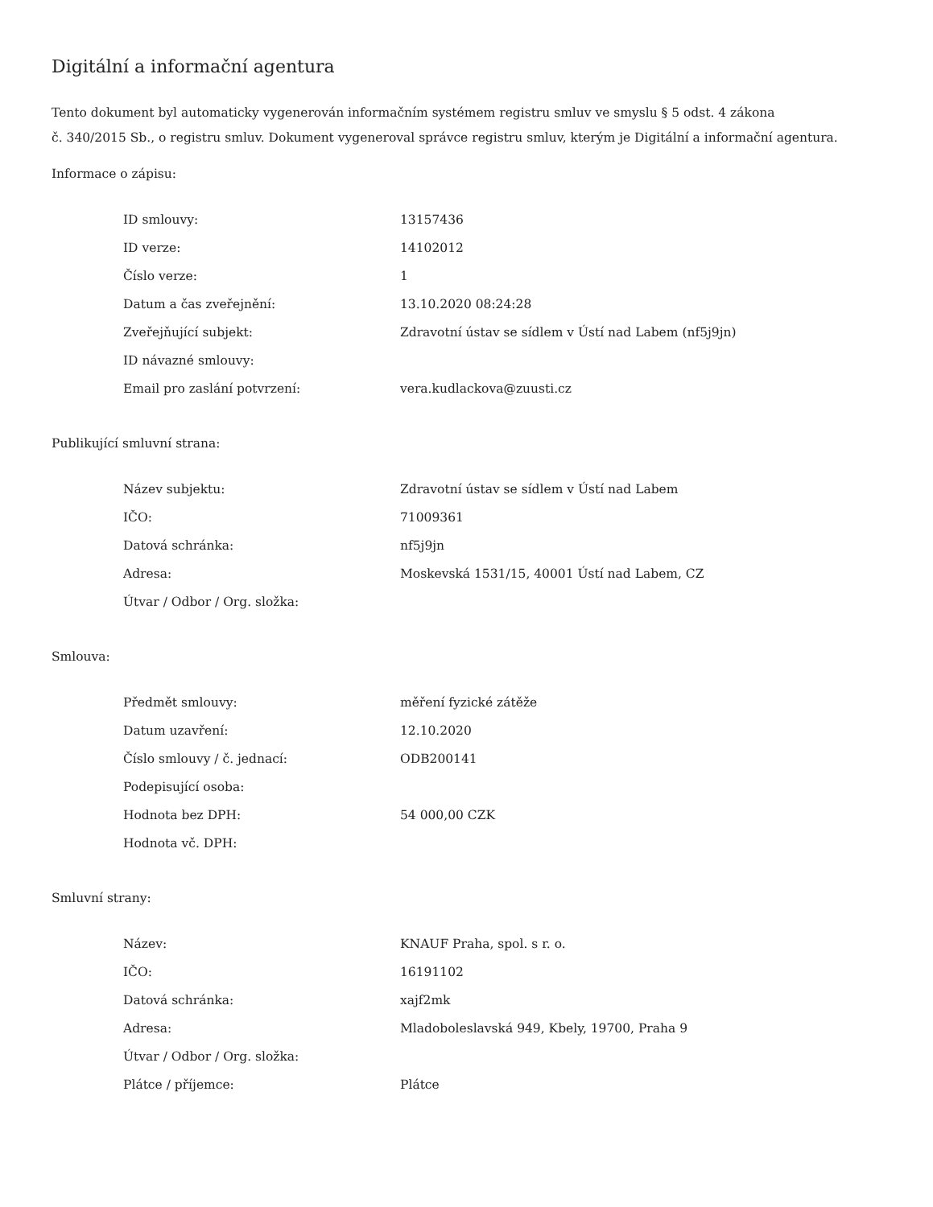Digitální a informační agentura
Tento dokument byl automaticky vygenerován informačním systémem registru smluv ve smyslu § 5 odst. 4 zákona
č. 340/2015 Sb., o registru smluv. Dokument vygeneroval správce registru smluv, kterým je Digitální a informační agentura.
Informace o zápisu:
| ID smlouvy: | 13157436 |
| ID verze: | 14102012 |
| Číslo verze: | 1 |
| Datum a čas zveřejnění: | 13.10.2020 08:24:28 |
| Zveřejňující subjekt: | Zdravotní ústav se sídlem v Ústí nad Labem (nf5j9jn) |
| ID návazné smlouvy: | |
| Email pro zaslání potvrzení: | vera.kudlackova@zuusti.cz |
Publikující smluvní strana:
| Název subjektu: | Zdravotní ústav se sídlem v Ústí nad Labem |
| IČO: | 71009361 |
| Datová schránka: | nf5j9jn |
| Adresa: | Moskevská 1531/15, 40001 Ústí nad Labem, CZ |
| Útvar / Odbor / Org. složka: | |
Smlouva:
| Předmět smlouvy: | měření fyzické zátěže |
| Datum uzavření: | 12.10.2020 |
| Číslo smlouvy / č. jednací: | ODB200141 |
| Podepisující osoba: | |
| Hodnota bez DPH: | 54 000,00 CZK |
| Hodnota vč. DPH: | |
Smluvní strany:
| Název: | KNAUF Praha, spol. s r. o. |
| IČO: | 16191102 |
| Datová schránka: | xajf2mk |
| Adresa: | Mladoboleslavská 949, Kbely, 19700, Praha 9 |
| Útvar / Odbor / Org. složka: | |
| Plátce / příjemce: | Plátce |